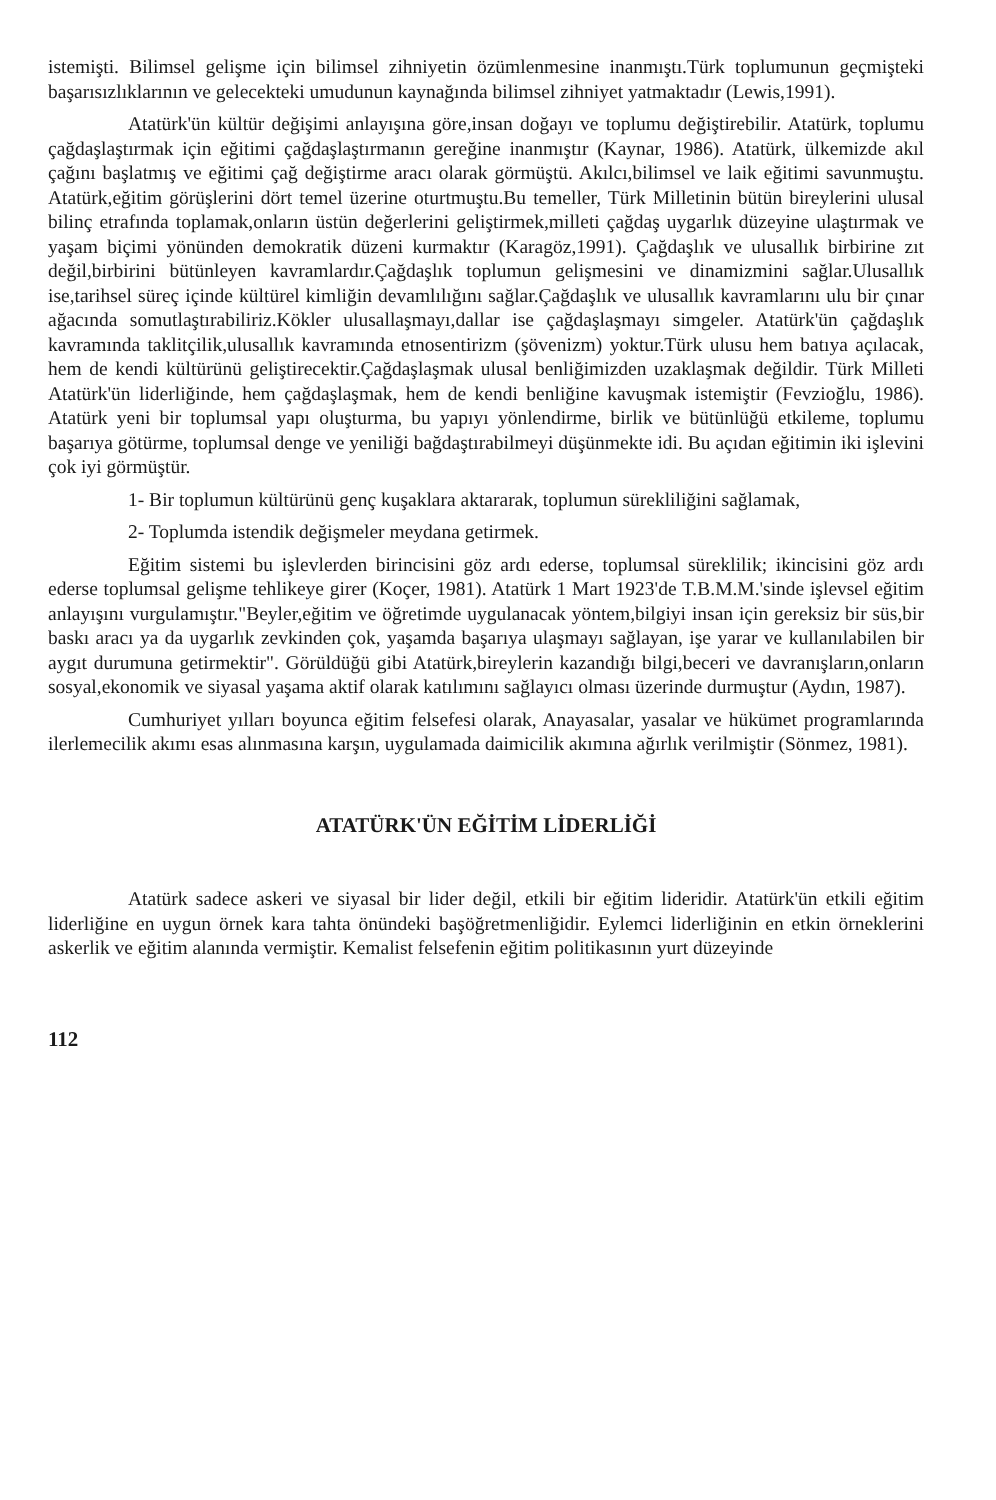istemişti. Bilimsel gelişme için bilimsel zihniyetin özümlenmesine inanmıştı.Türk toplumunun geçmişteki başarısızlıklarının ve gelecekteki umudunun kaynağında bilimsel zihniyet yatmaktadır (Lewis,1991).
Atatürk'ün kültür değişimi anlayışına göre,insan doğayı ve toplumu değiştirebilir. Atatürk, toplumu çağdaşlaştırmak için eğitimi çağdaşlaştırmanın gereğine inanmıştır (Kaynar, 1986). Atatürk, ülkemizde akıl çağını başlatmış ve eğitimi çağ değiştirme aracı olarak görmüştü. Akılcı,bilimsel ve laik eğitimi savunmuştu. Atatürk,eğitim görüşlerini dört temel üzerine oturtmuştu.Bu temeller, Türk Milletinin bütün bireylerini ulusal bilinç etrafında toplamak,onların üstün değerlerini geliştirmek,milleti çağdaş uygarlık düzeyine ulaştırmak ve yaşam biçimi yönünden demokratik düzeni kurmaktır (Karagöz,1991). Çağdaşlık ve ulusallık birbirine zıt değil,birbirini bütünleyen kavramlardır.Çağdaşlık toplumun gelişmesini ve dinamizmini sağlar.Ulusallık ise,tarihsel süreç içinde kültürel kimliğin devamlılığını sağlar.Çağdaşlık ve ulusallık kavramlarını ulu bir çınar ağacında somutlaştırabiliriz.Kökler ulusallaşmayı,dallar ise çağdaşlaşmayı simgeler. Atatürk'ün çağdaşlık kavramında taklitçilik,ulusallık kavramında etnosentirizm (şövenizm) yoktur.Türk ulusu hem batıya açılacak, hem de kendi kültürünü geliştirecektir.Çağdaşlaşmak ulusal benliğimizden uzaklaşmak değildir. Türk Milleti Atatürk'ün liderliğinde, hem çağdaşlaşmak, hem de kendi benliğine kavuşmak istemiştir (Fevzioğlu, 1986). Atatürk yeni bir toplumsal yapı oluşturma, bu yapıyı yönlendirme, birlik ve bütünlüğü etkileme, toplumu başarıya götürme, toplumsal denge ve yeniliği bağdaştırabilmeyi düşünmekte idi. Bu açıdan eğitimin iki işlevini çok iyi görmüştür.
1- Bir toplumun kültürünü genç kuşaklara aktararak, toplumun sürekliliğini sağlamak,
2- Toplumda istendik değişmeler meydana getirmek.
Eğitim sistemi bu işlevlerden birincisini göz ardı ederse, toplumsal süreklilik; ikincisini göz ardı ederse toplumsal gelişme tehlikeye girer (Koçer, 1981). Atatürk 1 Mart 1923'de T.B.M.M.'sinde işlevsel eğitim anlayışını vurgulamıştır."Beyler,eğitim ve öğretimde uygulanacak yöntem,bilgiyi insan için gereksiz bir süs,bir baskı aracı ya da uygarlık zevkinden çok, yaşamda başarıya ulaşmayı sağlayan, işe yarar ve kullanılabilen bir aygıt durumuna getirmektir". Görüldüğü gibi Atatürk,bireylerin kazandığı bilgi,beceri ve davranışların,onların sosyal,ekonomik ve siyasal yaşama aktif olarak katılımını sağlayıcı olması üzerinde durmuştur (Aydın, 1987).
Cumhuriyet yılları boyunca eğitim felsefesi olarak, Anayasalar, yasalar ve hükümet programlarında ilerlemecilik akımı esas alınmasına karşın, uygulamada daimicilik akımına ağırlık verilmiştir (Sönmez, 1981).
ATATÜRK'ÜN EĞİTİM LİDERLİĞİ
Atatürk sadece askeri ve siyasal bir lider değil, etkili bir eğitim lideridir. Atatürk'ün etkili eğitim liderliğine en uygun örnek kara tahta önündeki başöğretmenliğidir. Eylemci liderliğinin en etkin örneklerini askerlik ve eğitim alanında vermiştir. Kemalist felsefenin eğitim politikasının yurt düzeyinde
112